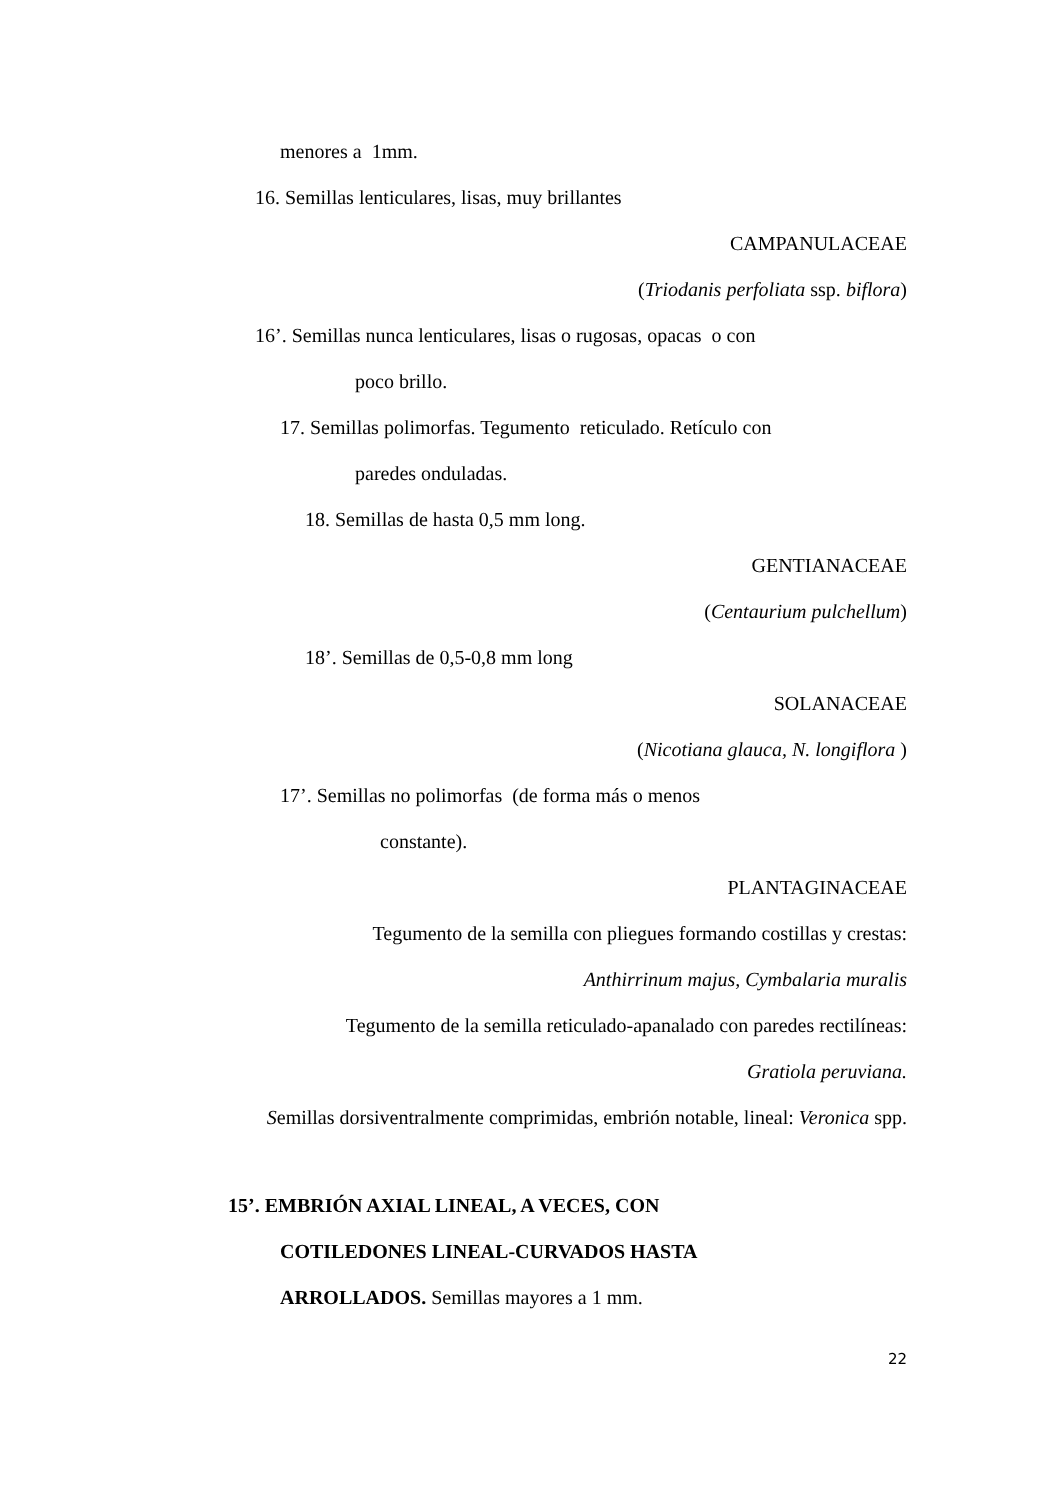menores a 1mm.
16. Semillas lenticulares, lisas, muy brillantes
CAMPANULACEAE
(Triodanis perfoliata ssp. biflora)
16’. Semillas nunca lenticulares, lisas o rugosas, opacas o con
poco brillo.
17. Semillas polimorfas. Tegumento reticulado. Retículo con
paredes onduladas.
18. Semillas de hasta 0,5 mm long.
GENTIANACEAE
(Centaurium pulchellum)
18’. Semillas de 0,5-0,8 mm long
SOLANACEAE
(Nicotiana glauca, N. longiflora )
17’. Semillas no polimorfas (de forma más o menos
constante).
PLANTAGINACEAE
Tegumento de la semilla con pliegues formando costillas y crestas:
Anthirrinum majus, Cymbalaria muralis
Tegumento de la semilla reticulado-apanalado con paredes rectilíneas:
Gratiola peruviana.
Semillas dorsiventralmente comprimidas, embrión notable, lineal: Veronica spp.
15’. EMBRIÓN AXIAL LINEAL, A VECES, CON
COTILEDONES LINEAL-CURVADOS HASTA
ARROLLADOS. Semillas mayores a 1 mm.
22